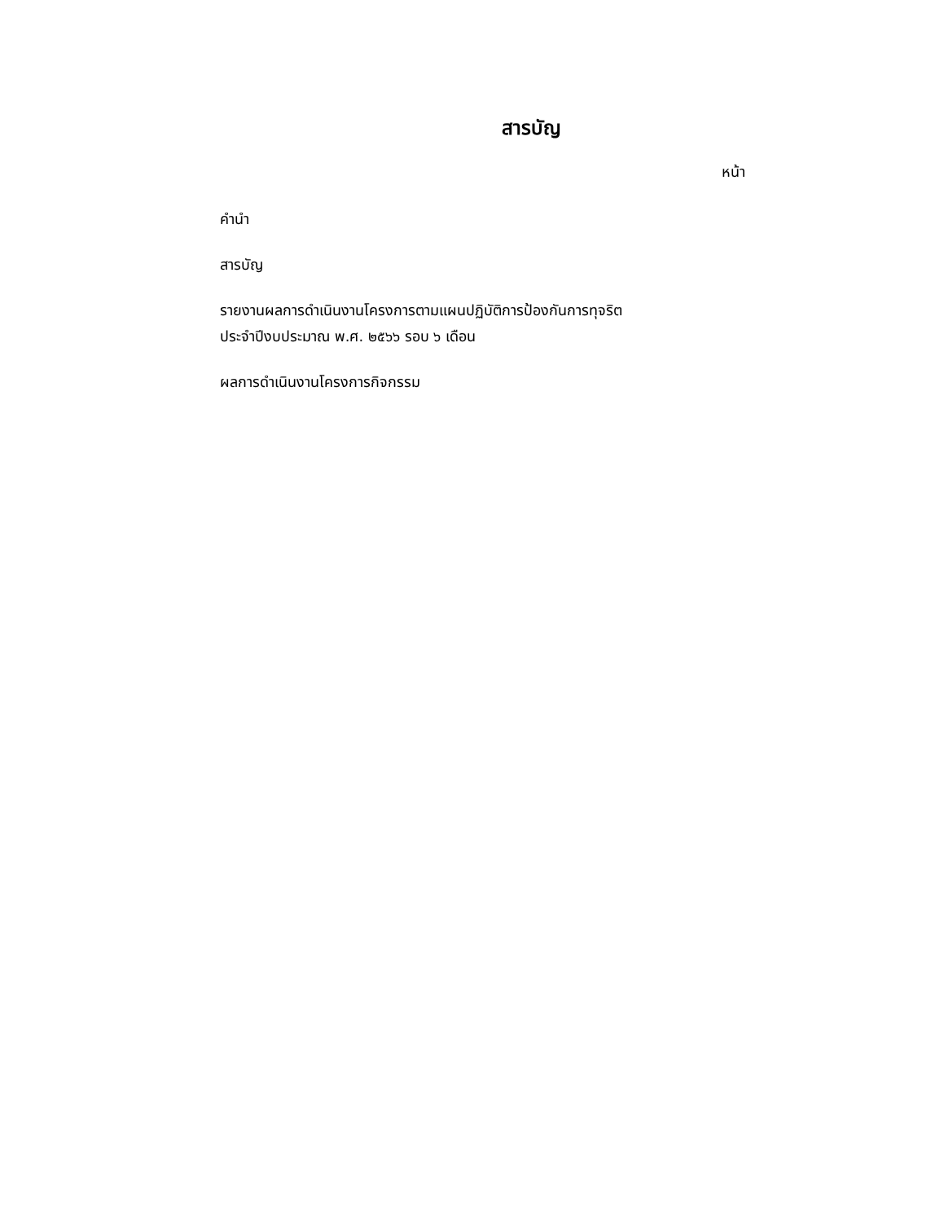สารบัญ
หน้า
คำนำ
สารบัญ
รายงานผลการดำเนินงานโครงการตามแผนปฏิบัติการป้องกันการทุจริต
ประจำปีงบประมาณ พ.ศ. ๒๕๖๖ รอบ ๖ เดือน
ผลการดำเนินงานโครงการกิจกรรม